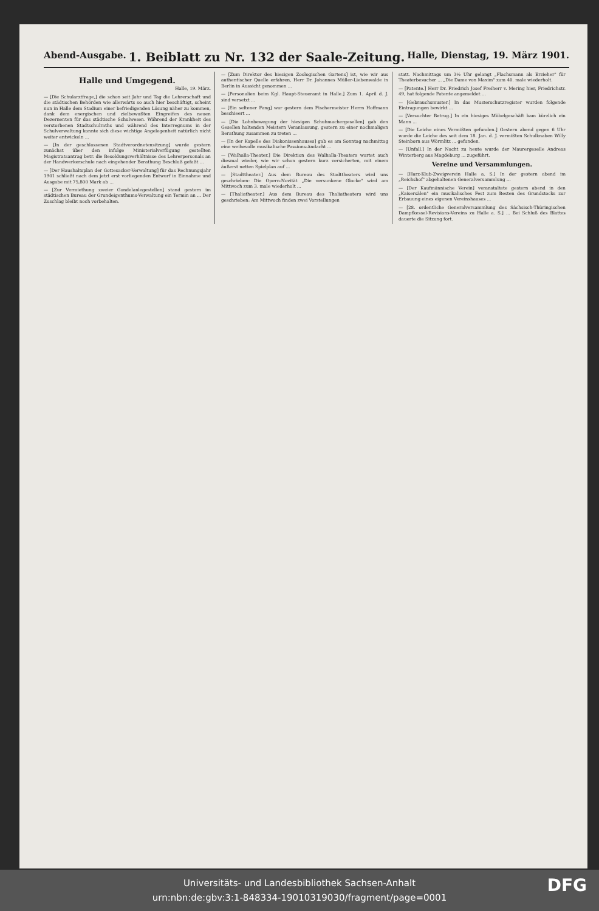Abend-Ausgabe. 1. Beiblatt zu Nr. 132 der Saale-Zeitung. Halle, Dienstag, 19. März 1901.
Halle und Umgegend.
Halle, 19. März.
— [Die Schularztfrage,] die schon seit Jahr und Tag die Lehrerschaft und die städtischen Behörden wie allerwärts so auch hier beschäftigt, scheint nun in Halle dem Stadium einer befriedigenden Lösung näher zu kommen, dank dem energischen und zielbewußten Eingreifen des neuen Dezernenten für das städtische Schulwesen. Während der Krankheit des verstorbenen Stadtschulraths und während des Interregnums in der Schulverwaltung konnte sich diese wichtige Angelegenheit natürlich nicht weiter entwickeln ...
— [In der geschlossenen Stadtverordnetensitzung] wurde gestern zunächst über den infolge Ministerialverfügung gestellten Magistratsantrag betr. die Besoldungsverhältnisse des Lehrerpersonals an der Handwerkerschule nach eingehender Berathung Beschluß gefaßt ...
— [Der Haushaltsplan der Gottesacker-Verwaltung] für das Rechnungsjahr 1901 schließt nach dem jetzt erst vorliegenden Entwurf in Einnahme und Ausgabe mit 75,800 Mark ab ...
— [Zur Vermiethung zweier Gondelanlegestellen] stand gestern im städtischen Bureau der Grundeigenthums-Verwaltung ein Termin an ... Der Zuschlag bleibt noch vorbehalten.
— [Zum Direktor des hiesigen Zoologischen Gartens] ist, wie wir aus authentischer Quelle erfahren, Herr Dr. Johannes Müller-Liebenwalde in Berlin in Aussicht genommen ...
— [Personalien beim Kgl. Haupt-Steueramt in Halle.] Zum 1. April d. J. sind versetzt ...
— [Ein seltener Fang] war gestern dem Fischermeister Herrn Hoffmann beschieert ...
— [Die Lohnbewegung der hiesigen Schuhmachergesellen] gab den Gesellen haltenden Meistern Veranlassung, gestern zu einer nochmaligen Berathung zusammen zu treten ...
— [In der Kapelle des Diakonissenhauses] gab es am Sonntag nachmittag eine weihevolle musikalische Passions-Andacht ...
— [Walhalla-Theater.] Die Direktion des Walhalla-Theaters wartet auch diesmal wieder, wie wir schon gestern kurz versicherten, mit einem äußerst netten Spielplan auf ...
— [Stadttheater.] Aus dem Bureau des Stadttheaters wird uns geschrieben: Die Opern-Novität „Die versunkene Glocke" wird am Mittwoch zum 3. male wiederholt ...
— [Thaliatheater.] Aus dem Bureau des Thaliatheaters wird uns geschrieben: Am Mittwoch finden zwei Vorstellungen
statt. Nachmittags um 3½ Uhr gelangt „Flachsmann als Erzieher" für Theaterbesucher ... „Die Dame von Maxim" zum 40. male wiederholt.
— [Patente.] Herr Dr. Friedrich Josef Freiherr v. Mering hier, Friedrichstr. 49, hat folgende Patente angemeldet ...
— [Gebrauchsmuster.] In das Musterschutzregister wurden folgende Eintragungen bewirkt ...
— [Versuchter Betrug.] In ein hiesiges Möbelgeschäft kam kürzlich ein Mann ...
— [Die Leiche eines Vermißten gefunden.] Gestern abend gegen 6 Uhr wurde die Leiche des seit dem 18. Jan. d. J. vermißten Schulknaben Willy Steinborn aus Wörmlitz ... gefunden.
— [Unfall.] In der Nacht zu heute wurde der Maurergeselle Andreas Winterberg aus Magdeburg ... zugeführt.
Vereine und Versammlungen.
— [Harz-Klub-Zweigverein Halle a. S.] In der gestern abend im „Reichshof" abgehaltenen Generalversammlung ...
— [Der Kaufmännische Verein] veranstaltete gestern abend in den „Kaisersälen" ein musikalisches Fest zum Besten des Grundstocks zur Erbauung eines eigenen Vereinshauses ...
— [28. ordentliche Generalversammlung des Sächsisch-Thüringischen Dampfkessel-Revisions-Vereins zu Halle a. S.] ... Bei Schluß des Blattes dauerte die Sitzung fort.
Universitäts- und Landesbibliothek Sachsen-Anhalt
urn:nbn:de:gbv:3:1-848334-19010319030/fragment/page=0001
DFG